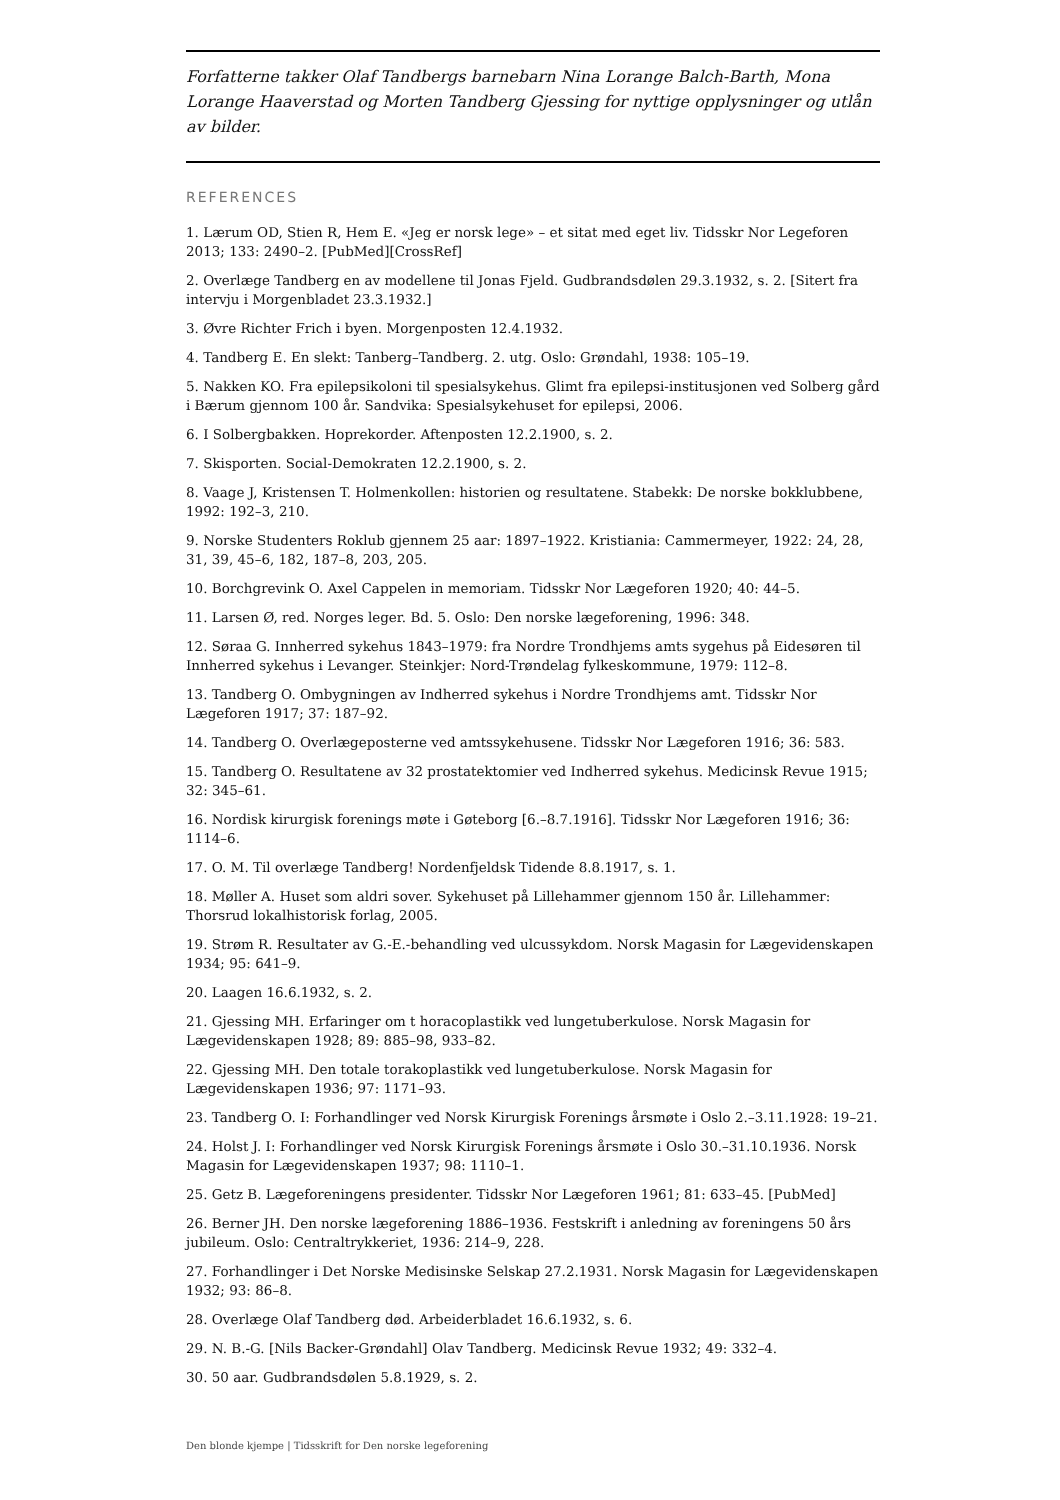Forfatterne takker Olaf Tandbergs barnebarn Nina Lorange Balch-Barth, Mona Lorange Haaverstad og Morten Tandberg Gjessing for nyttige opplysninger og utlån av bilder.
REFERENCES
1. Lærum OD, Stien R, Hem E. «Jeg er norsk lege» – et sitat med eget liv. Tidsskr Nor Legeforen 2013; 133: 2490–2. [PubMed][CrossRef]
2. Overlæge Tandberg en av modellene til Jonas Fjeld. Gudbrandsdølen 29.3.1932, s. 2. [Sitert fra intervju i Morgenbladet 23.3.1932.]
3. Øvre Richter Frich i byen. Morgenposten 12.4.1932.
4. Tandberg E. En slekt: Tanberg–Tandberg. 2. utg. Oslo: Grøndahl, 1938: 105–19.
5. Nakken KO. Fra epilepsikoloni til spesialsykehus. Glimt fra epilepsi-institusjonen ved Solberg gård i Bærum gjennom 100 år. Sandvika: Spesialsykehuset for epilepsi, 2006.
6. I Solbergbakken. Hoprekorder. Aftenposten 12.2.1900, s. 2.
7. Skisporten. Social-Demokraten 12.2.1900, s. 2.
8. Vaage J, Kristensen T. Holmenkollen: historien og resultatene. Stabekk: De norske bokklubbene, 1992: 192–3, 210.
9. Norske Studenters Roklub gjennem 25 aar: 1897–1922. Kristiania: Cammermeyer, 1922: 24, 28, 31, 39, 45–6, 182, 187–8, 203, 205.
10. Borchgrevink O. Axel Cappelen in memoriam. Tidsskr Nor Lægeforen 1920; 40: 44–5.
11. Larsen Ø, red. Norges leger. Bd. 5. Oslo: Den norske lægeforening, 1996: 348.
12. Søraa G. Innherred sykehus 1843–1979: fra Nordre Trondhjems amts sygehus på Eidesøren til Innherred sykehus i Levanger. Steinkjer: Nord-Trøndelag fylkeskommune, 1979: 112–8.
13. Tandberg O. Ombygningen av Indherred sykehus i Nordre Trondhjems amt. Tidsskr Nor Lægeforen 1917; 37: 187–92.
14. Tandberg O. Overlægeposterne ved amtssykehusene. Tidsskr Nor Lægeforen 1916; 36: 583.
15. Tandberg O. Resultatene av 32 prostatektomier ved Indherred sykehus. Medicinsk Revue 1915; 32: 345–61.
16. Nordisk kirurgisk forenings møte i Gøteborg [6.–8.7.1916]. Tidsskr Nor Lægeforen 1916; 36: 1114–6.
17. O. M. Til overlæge Tandberg! Nordenfjeldsk Tidende 8.8.1917, s. 1.
18. Møller A. Huset som aldri sover. Sykehuset på Lillehammer gjennom 150 år. Lillehammer: Thorsrud lokalhistorisk forlag, 2005.
19. Strøm R. Resultater av G.-E.-behandling ved ulcussykdom. Norsk Magasin for Lægevidenskapen 1934; 95: 641–9.
20. Laagen 16.6.1932, s. 2.
21. Gjessing MH. Erfaringer om t horacoplastikk ved lungetuberkulose. Norsk Magasin for Lægevidenskapen 1928; 89: 885–98, 933–82.
22. Gjessing MH. Den totale torakoplastikk ved lungetuberkulose. Norsk Magasin for Lægevidenskapen 1936; 97: 1171–93.
23. Tandberg O. I: Forhandlinger ved Norsk Kirurgisk Forenings årsmøte i Oslo 2.–3.11.1928: 19–21.
24. Holst J. I: Forhandlinger ved Norsk Kirurgisk Forenings årsmøte i Oslo 30.–31.10.1936. Norsk Magasin for Lægevidenskapen 1937; 98: 1110–1.
25. Getz B. Lægeforeningens presidenter. Tidsskr Nor Lægeforen 1961; 81: 633–45. [PubMed]
26. Berner JH. Den norske lægeforening 1886–1936. Festskrift i anledning av foreningens 50 års jubileum. Oslo: Centraltrykkeriet, 1936: 214–9, 228.
27. Forhandlinger i Det Norske Medisinske Selskap 27.2.1931. Norsk Magasin for Lægevidenskapen 1932; 93: 86–8.
28. Overlæge Olaf Tandberg død. Arbeiderbladet 16.6.1932, s. 6.
29. N. B.-G. [Nils Backer-Grøndahl] Olav Tandberg. Medicinsk Revue 1932; 49: 332–4.
30. 50 aar. Gudbrandsdølen 5.8.1929, s. 2.
Den blonde kjempe | Tidsskrift for Den norske legeforening